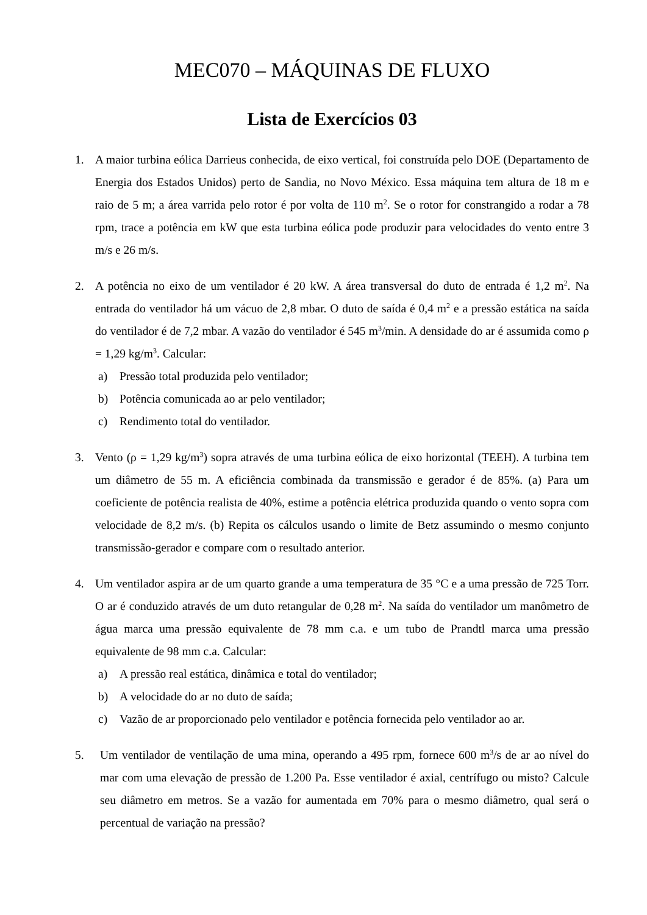MEC070 – MÁQUINAS DE FLUXO
Lista de Exercícios 03
1. A maior turbina eólica Darrieus conhecida, de eixo vertical, foi construída pelo DOE (Departamento de Energia dos Estados Unidos) perto de Sandia, no Novo México. Essa máquina tem altura de 18 m e raio de 5 m; a área varrida pelo rotor é por volta de 110 m<sup>2</sup>. Se o rotor for constrangido a rodar a 78 rpm, trace a potência em kW que esta turbina eólica pode produzir para velocidades do vento entre 3 m/s e 26 m/s.
2. A potência no eixo de um ventilador é 20 kW. A área transversal do duto de entrada é 1,2 m<sup>2</sup>. Na entrada do ventilador há um vácuo de 2,8 mbar. O duto de saída é 0,4 m<sup>2</sup> e a pressão estática na saída do ventilador é de 7,2 mbar. A vazão do ventilador é 545 m<sup>3</sup>/min. A densidade do ar é assumida como ρ = 1,29 kg/m<sup>3</sup>. Calcular:
a) Pressão total produzida pelo ventilador;
b) Potência comunicada ao ar pelo ventilador;
c) Rendimento total do ventilador.
3. Vento (ρ = 1,29 kg/m<sup>3</sup>) sopra através de uma turbina eólica de eixo horizontal (TEEH). A turbina tem um diâmetro de 55 m. A eficiência combinada da transmissão e gerador é de 85%. (a) Para um coeficiente de potência realista de 40%, estime a potência elétrica produzida quando o vento sopra com velocidade de 8,2 m/s. (b) Repita os cálculos usando o limite de Betz assumindo o mesmo conjunto transmissão-gerador e compare com o resultado anterior.
4. Um ventilador aspira ar de um quarto grande a uma temperatura de 35 °C e a uma pressão de 725 Torr. O ar é conduzido através de um duto retangular de 0,28 m<sup>2</sup>. Na saída do ventilador um manômetro de água marca uma pressão equivalente de 78 mm c.a. e um tubo de Prandtl marca uma pressão equivalente de 98 mm c.a. Calcular:
a) A pressão real estática, dinâmica e total do ventilador;
b) A velocidade do ar no duto de saída;
c) Vazão de ar proporcionado pelo ventilador e potência fornecida pelo ventilador ao ar.
5. Um ventilador de ventilação de uma mina, operando a 495 rpm, fornece 600 m<sup>3</sup>/s de ar ao nível do mar com uma elevação de pressão de 1.200 Pa. Esse ventilador é axial, centrífugo ou misto? Calcule seu diâmetro em metros. Se a vazão for aumentada em 70% para o mesmo diâmetro, qual será o percentual de variação na pressão?